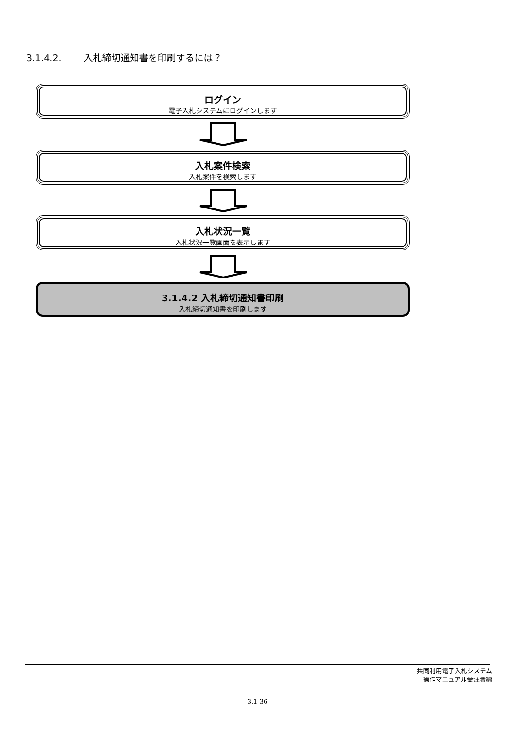3.1.4.2. 入札締切通知書を印刷するには？
ログイン
電子入札システムにログインします
入札案件検索
入札案件を検索します
入札状況一覧
入札状況一覧画面を表示します
3.1.4.2 入札締切通知書印刷
入札締切通知書を印刷します
共同利用電子入札システム
操作マニュアル受注者編
3.1-36